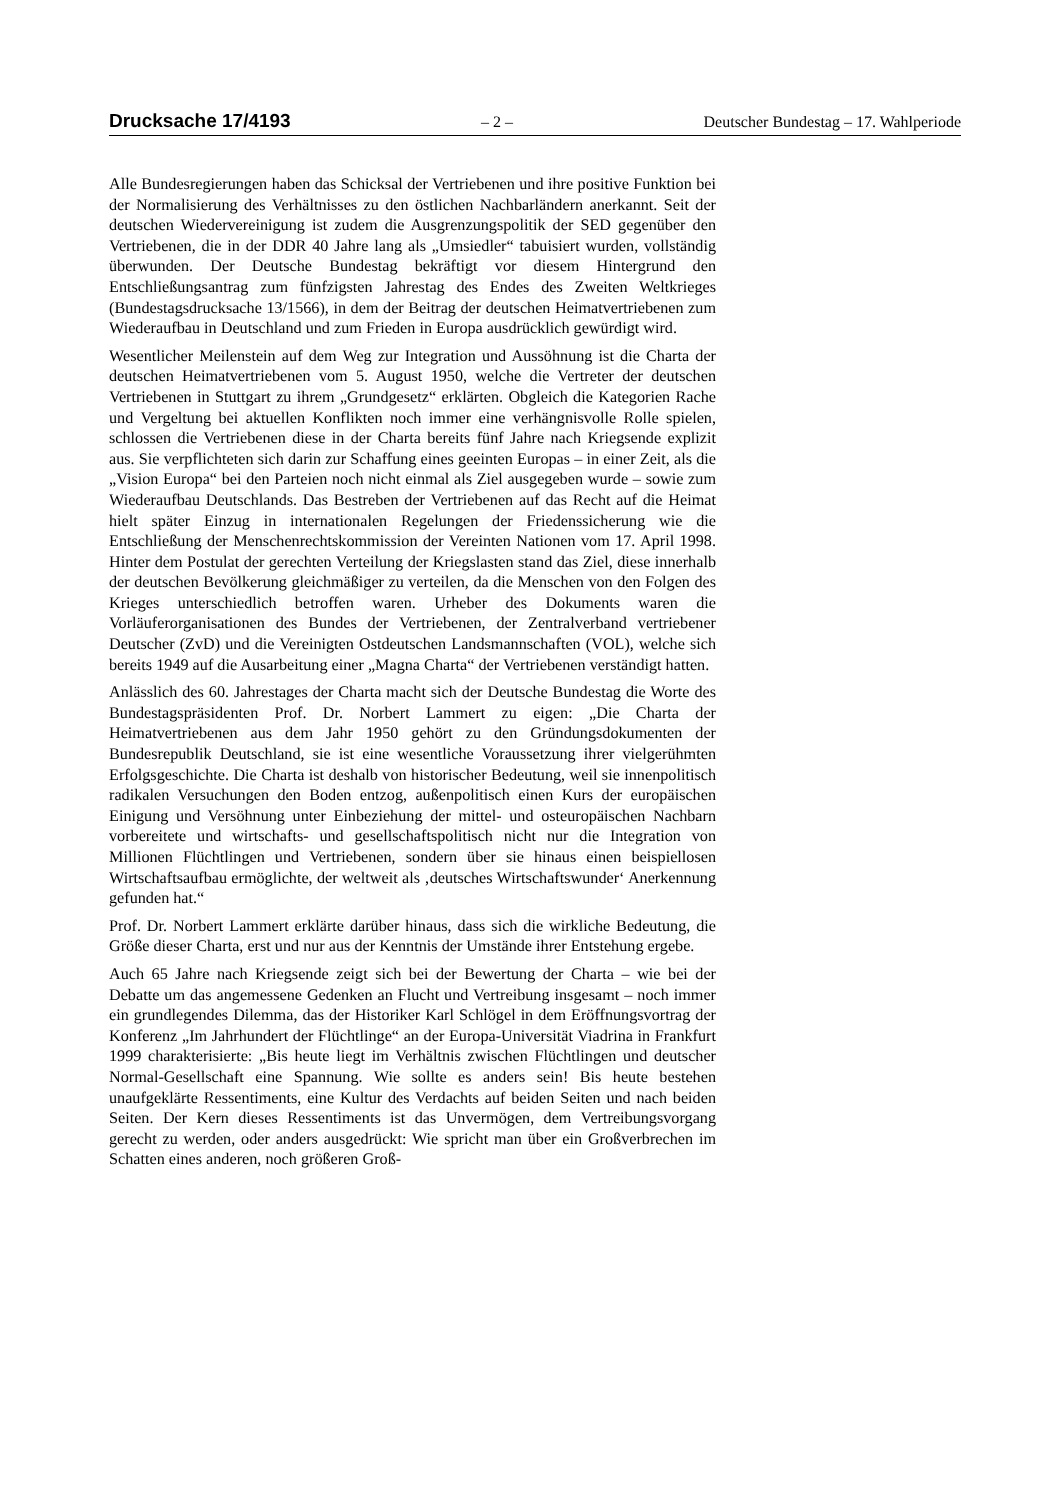Drucksache 17/4193 – 2 – Deutscher Bundestag – 17. Wahlperiode
Alle Bundesregierungen haben das Schicksal der Vertriebenen und ihre positive Funktion bei der Normalisierung des Verhältnisses zu den östlichen Nachbarländern anerkannt. Seit der deutschen Wiedervereinigung ist zudem die Ausgrenzungspolitik der SED gegenüber den Vertriebenen, die in der DDR 40 Jahre lang als „Umsiedler“ tabuisiert wurden, vollständig überwunden. Der Deutsche Bundestag bekräftigt vor diesem Hintergrund den Entschließungsantrag zum fünfzigsten Jahrestag des Endes des Zweiten Weltkrieges (Bundestagsdrucksache 13/1566), in dem der Beitrag der deutschen Heimatvertriebenen zum Wiederaufbau in Deutschland und zum Frieden in Europa ausdrücklich gewürdigt wird.
Wesentlicher Meilenstein auf dem Weg zur Integration und Aussöhnung ist die Charta der deutschen Heimatvertriebenen vom 5. August 1950, welche die Vertreter der deutschen Vertriebenen in Stuttgart zu ihrem „Grundgesetz“ erklärten. Obgleich die Kategorien Rache und Vergeltung bei aktuellen Konflikten noch immer eine verhängnisvolle Rolle spielen, schlossen die Vertriebenen diese in der Charta bereits fünf Jahre nach Kriegsende explizit aus. Sie verpflichteten sich darin zur Schaffung eines geeinten Europas – in einer Zeit, als die „Vision Europa“ bei den Parteien noch nicht einmal als Ziel ausgegeben wurde – sowie zum Wiederaufbau Deutschlands. Das Bestreben der Vertriebenen auf das Recht auf die Heimat hielt später Einzug in internationalen Regelungen der Friedenssicherung wie die Entschließung der Menschenrechtskommission der Vereinten Nationen vom 17. April 1998. Hinter dem Postulat der gerechten Verteilung der Kriegslasten stand das Ziel, diese innerhalb der deutschen Bevölkerung gleichmäßiger zu verteilen, da die Menschen von den Folgen des Krieges unterschiedlich betroffen waren. Urheber des Dokuments waren die Vorläuferorganisationen des Bundes der Vertriebenen, der Zentralverband vertriebener Deutscher (ZvD) und die Vereinigten Ostdeutschen Landsmannschaften (VOL), welche sich bereits 1949 auf die Ausarbeitung einer „Magna Charta“ der Vertriebenen verständigt hatten.
Anlässlich des 60. Jahrestages der Charta macht sich der Deutsche Bundestag die Worte des Bundestagspräsidenten Prof. Dr. Norbert Lammert zu eigen: „Die Charta der Heimatvertriebenen aus dem Jahr 1950 gehört zu den Gründungsdokumenten der Bundesrepublik Deutschland, sie ist eine wesentliche Voraussetzung ihrer vielgerühmten Erfolgsgeschichte. Die Charta ist deshalb von historischer Bedeutung, weil sie innenpolitisch radikalen Versuchungen den Boden entzog, außenpolitisch einen Kurs der europäischen Einigung und Versöhnung unter Einbeziehung der mittel- und osteuropäischen Nachbarn vorbereitete und wirtschafts- und gesellschaftspolitisch nicht nur die Integration von Millionen Flüchtlingen und Vertriebenen, sondern über sie hinaus einen beispiellosen Wirtschaftsaufbau ermöglichte, der weltweit als ‚deutsches Wirtschaftswunder‘ Anerkennung gefunden hat.“
Prof. Dr. Norbert Lammert erklärte darüber hinaus, dass sich die wirkliche Bedeutung, die Größe dieser Charta, erst und nur aus der Kenntnis der Umstände ihrer Entstehung ergebe.
Auch 65 Jahre nach Kriegsende zeigt sich bei der Bewertung der Charta – wie bei der Debatte um das angemessene Gedenken an Flucht und Vertreibung insgesamt – noch immer ein grundlegendes Dilemma, das der Historiker Karl Schlögel in dem Eröffnungsvortrag der Konferenz „Im Jahrhundert der Flüchtlinge“ an der Europa-Universität Viadrina in Frankfurt 1999 charakterisierte: „Bis heute liegt im Verhältnis zwischen Flüchtlingen und deutscher Normal-Gesellschaft eine Spannung. Wie sollte es anders sein! Bis heute bestehen unaufgeklärte Ressentiments, eine Kultur des Verdachts auf beiden Seiten und nach beiden Seiten. Der Kern dieses Ressentiments ist das Unvermögen, dem Vertreibungsvorgang gerecht zu werden, oder anders ausgedrückt: Wie spricht man über ein Großverbrechen im Schatten eines anderen, noch größeren Groß-